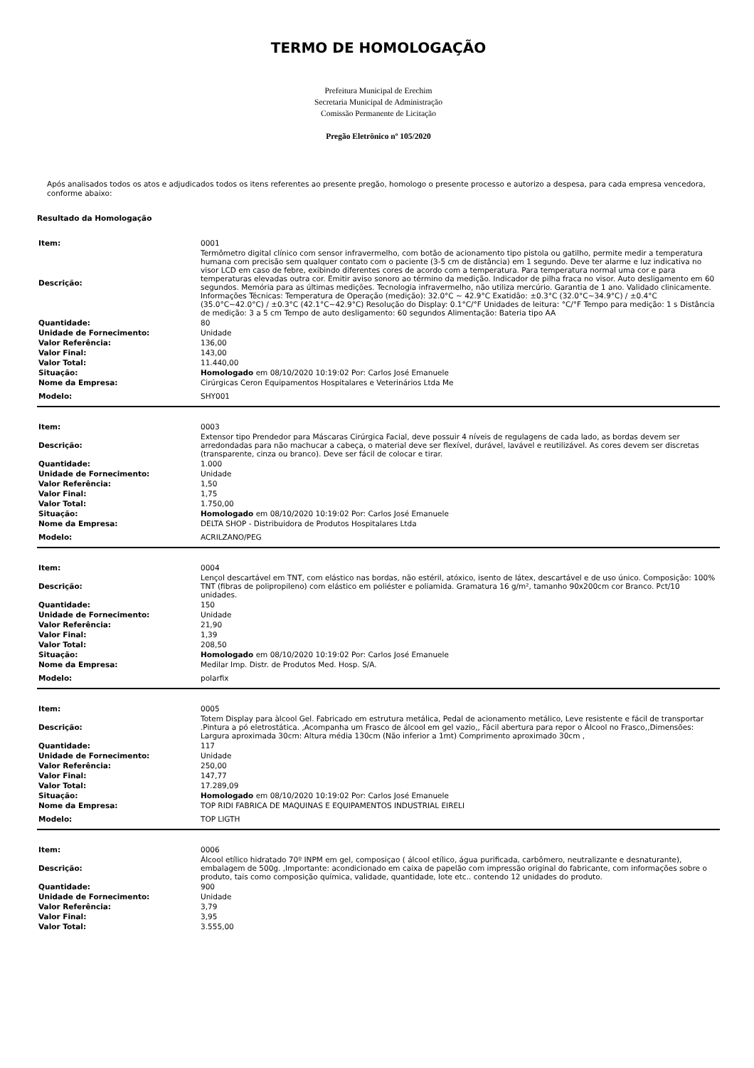TERMO DE HOMOLOGAÇÃO
Prefeitura Municipal de Erechim
Secretaria Municipal de Administração
Comissão Permanente de Licitação
Pregão Eletrônico nº 105/2020
Após analisados todos os atos e adjudicados todos os itens referentes ao presente pregão, homologo o presente processo e autorizo a despesa, para cada empresa vencedora, conforme abaixo:
Resultado da Homologação
| Item: | 0001 |
| Descrição: | Termômetro digital clínico com sensor infravermelho, com botão de acionamento tipo pistola ou gatilho, permite medir a temperatura humana com precisão sem qualquer contato com o paciente (3-5 cm de distância) em 1 segundo. Deve ter alarme e luz indicativa no visor LCD em caso de febre, exibindo diferentes cores de acordo com a temperatura. Para temperatura normal uma cor e para temperaturas elevadas outra cor. Emitir aviso sonoro ao término da medição. Indicador de pilha fraca no visor. Auto desligamento em 60 segundos. Memória para as últimas medições. Tecnologia infravermelho, não utiliza mercúrio. Garantia de 1 ano. Validado clinicamente. Informações Técnicas: Temperatura de Operação (medição): 32.0°C ~ 42.9°C Exatidão: ±0.3°C (32.0°C~34.9°C) / ±0.4°C (35.0°C~42.0°C) / ±0.3°C (42.1°C~42.9°C) Resolução do Display: 0.1°C/°F Unidades de leitura: °C/°F Tempo para medição: 1 s Distância de medição: 3 a 5 cm Tempo de auto desligamento: 60 segundos Alimentação: Bateria tipo AA |
| Quantidade: | 80 |
| Unidade de Fornecimento: | Unidade |
| Valor Referência: | 136,00 |
| Valor Final: | 143,00 |
| Valor Total: | 11.440,00 |
| Situação: | Homologado em 08/10/2020 10:19:02 Por: Carlos José Emanuele |
| Nome da Empresa: | Cirúrgicas Ceron Equipamentos Hospitalares e Veterinários Ltda Me |
| Modelo: | SHY001 |
| Item: | 0003 |
| Descrição: | Extensor tipo Prendedor para Máscaras Cirúrgica Facial, deve possuir 4 níveis de regulagens de cada lado, as bordas devem ser arredondadas para não machucar a cabeça, o material deve ser flexível, durável, lavável e reutilizável. As cores devem ser discretas (transparente, cinza ou branco). Deve ser fácil de colocar e tirar. |
| Quantidade: | 1.000 |
| Unidade de Fornecimento: | Unidade |
| Valor Referência: | 1,50 |
| Valor Final: | 1,75 |
| Valor Total: | 1.750,00 |
| Situação: | Homologado em 08/10/2020 10:19:02 Por: Carlos José Emanuele |
| Nome da Empresa: | DELTA SHOP - Distribuidora de Produtos Hospitalares Ltda |
| Modelo: | ACRILZANO/PEG |
| Item: | 0004 |
| Descrição: | Lençol descartável em TNT, com elástico nas bordas, não estéril, atóxico, isento de látex, descartável e de uso único. Composição: 100% TNT (fibras de polipropileno) com elástico em poliéster e poliamida. Gramatura 16 g/m², tamanho 90x200cm cor Branco. Pct/10 unidades. |
| Quantidade: | 150 |
| Unidade de Fornecimento: | Unidade |
| Valor Referência: | 21,90 |
| Valor Final: | 1,39 |
| Valor Total: | 208,50 |
| Situação: | Homologado em 08/10/2020 10:19:02 Por: Carlos José Emanuele |
| Nome da Empresa: | Medilar Imp. Distr. de Produtos Med. Hosp. S/A. |
| Modelo: | polarfix |
| Item: | 0005 |
| Descrição: | Totem Display para àlcool Gel. Fabricado em estrutura metálica, Pedal de acionamento metálico, Leve resistente e fácil de transportar .Pintura a pó eletrostática. ,Acompanha um Frasco de álcool em gel vazio,, Fácil abertura para repor o Álcool no Frasco,,Dimensões: Largura aproximada 30cm: Altura média 130cm (Não inferior a 1mt) Comprimento aproximado 30cm , |
| Quantidade: | 117 |
| Unidade de Fornecimento: | Unidade |
| Valor Referência: | 250,00 |
| Valor Final: | 147,77 |
| Valor Total: | 17.289,09 |
| Situação: | Homologado em 08/10/2020 10:19:02 Por: Carlos José Emanuele |
| Nome da Empresa: | TOP RIDI FABRICA DE MAQUINAS E EQUIPAMENTOS INDUSTRIAL EIRELI |
| Modelo: | TOP LIGTH |
| Item: | 0006 |
| Descrição: | Álcool etílico hidratado 70º INPM em gel, composiçao ( álcool etílico, água purificada, carbômero, neutralizante e desnaturante), embalagem de 500g. ,Importante: acondicionado em caixa de papelão com impressão original do fabricante, com informações sobre o produto, tais como composição química, validade, quantidade, lote etc.. contendo 12 unidades do produto. |
| Quantidade: | 900 |
| Unidade de Fornecimento: | Unidade |
| Valor Referência: | 3,79 |
| Valor Final: | 3,95 |
| Valor Total: | 3.555,00 |